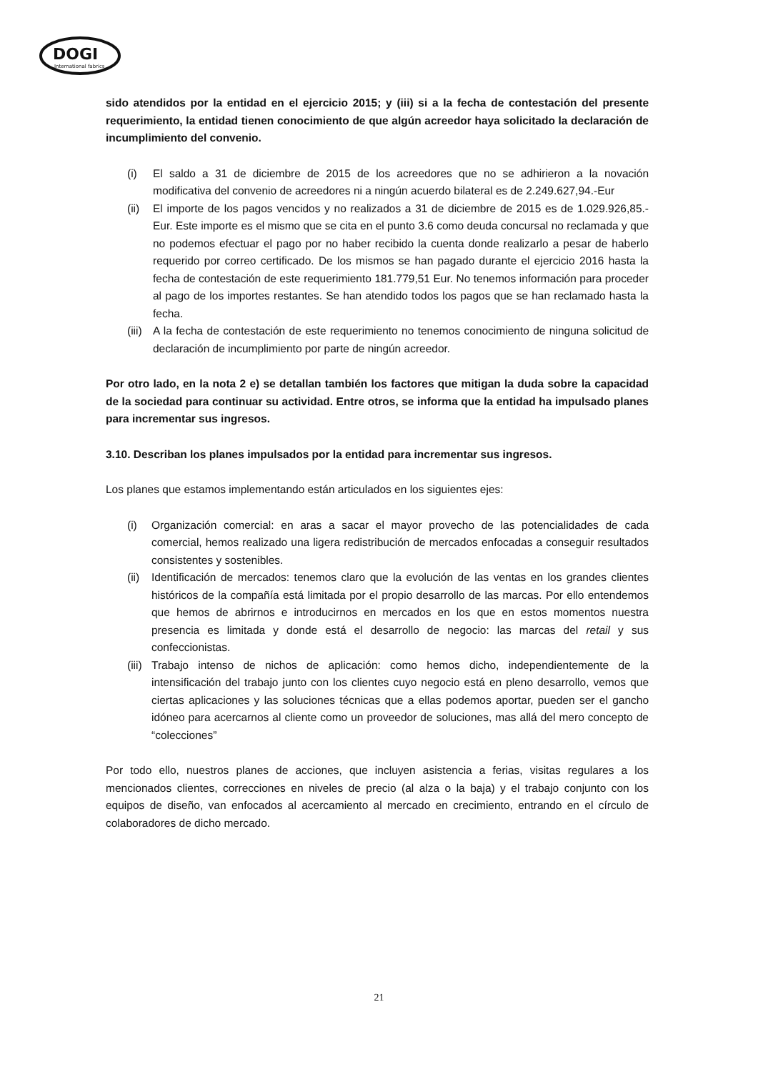DOGI
International fabrics
sido atendidos por la entidad en el ejercicio 2015; y (iii) si a la fecha de contestación del presente requerimiento, la entidad tienen conocimiento de que algún acreedor haya solicitado la declaración de incumplimiento del convenio.
(i) El saldo a 31 de diciembre de 2015 de los acreedores que no se adhirieron a la novación modificativa del convenio de acreedores ni a ningún acuerdo bilateral es de 2.249.627,94.-Eur
(ii) El importe de los pagos vencidos y no realizados a 31 de diciembre de 2015 es de 1.029.926,85.-Eur. Este importe es el mismo que se cita en el punto 3.6 como deuda concursal no reclamada y que no podemos efectuar el pago por no haber recibido la cuenta donde realizarlo a pesar de haberlo requerido por correo certificado. De los mismos se han pagado durante el ejercicio 2016 hasta la fecha de contestación de este requerimiento 181.779,51 Eur. No tenemos información para proceder al pago de los importes restantes. Se han atendido todos los pagos que se han reclamado hasta la fecha.
(iii) A la fecha de contestación de este requerimiento no tenemos conocimiento de ninguna solicitud de declaración de incumplimiento por parte de ningún acreedor.
Por otro lado, en la nota 2 e) se detallan también los factores que mitigan la duda sobre la capacidad de la sociedad para continuar su actividad. Entre otros, se informa que la entidad ha impulsado planes para incrementar sus ingresos.
3.10. Describan los planes impulsados por la entidad para incrementar sus ingresos.
Los planes que estamos implementando están articulados en los siguientes ejes:
(i) Organización comercial: en aras a sacar el mayor provecho de las potencialidades de cada comercial, hemos realizado una ligera redistribución de mercados enfocadas a conseguir resultados consistentes y sostenibles.
(ii) Identificación de mercados: tenemos claro que la evolución de las ventas en los grandes clientes históricos de la compañía está limitada por el propio desarrollo de las marcas. Por ello entendemos que hemos de abrirnos e introducirnos en mercados en los que en estos momentos nuestra presencia es limitada y donde está el desarrollo de negocio: las marcas del retail y sus confeccionistas.
(iii) Trabajo intenso de nichos de aplicación: como hemos dicho, independientemente de la intensificación del trabajo junto con los clientes cuyo negocio está en pleno desarrollo, vemos que ciertas aplicaciones y las soluciones técnicas que a ellas podemos aportar, pueden ser el gancho idóneo para acercarnos al cliente como un proveedor de soluciones, mas allá del mero concepto de “colecciones”
Por todo ello, nuestros planes de acciones, que incluyen asistencia a ferias, visitas regulares a los mencionados clientes, correcciones en niveles de precio (al alza o la baja) y el trabajo conjunto con los equipos de diseño, van enfocados al acercamiento al mercado en crecimiento, entrando en el círculo de colaboradores de dicho mercado.
21